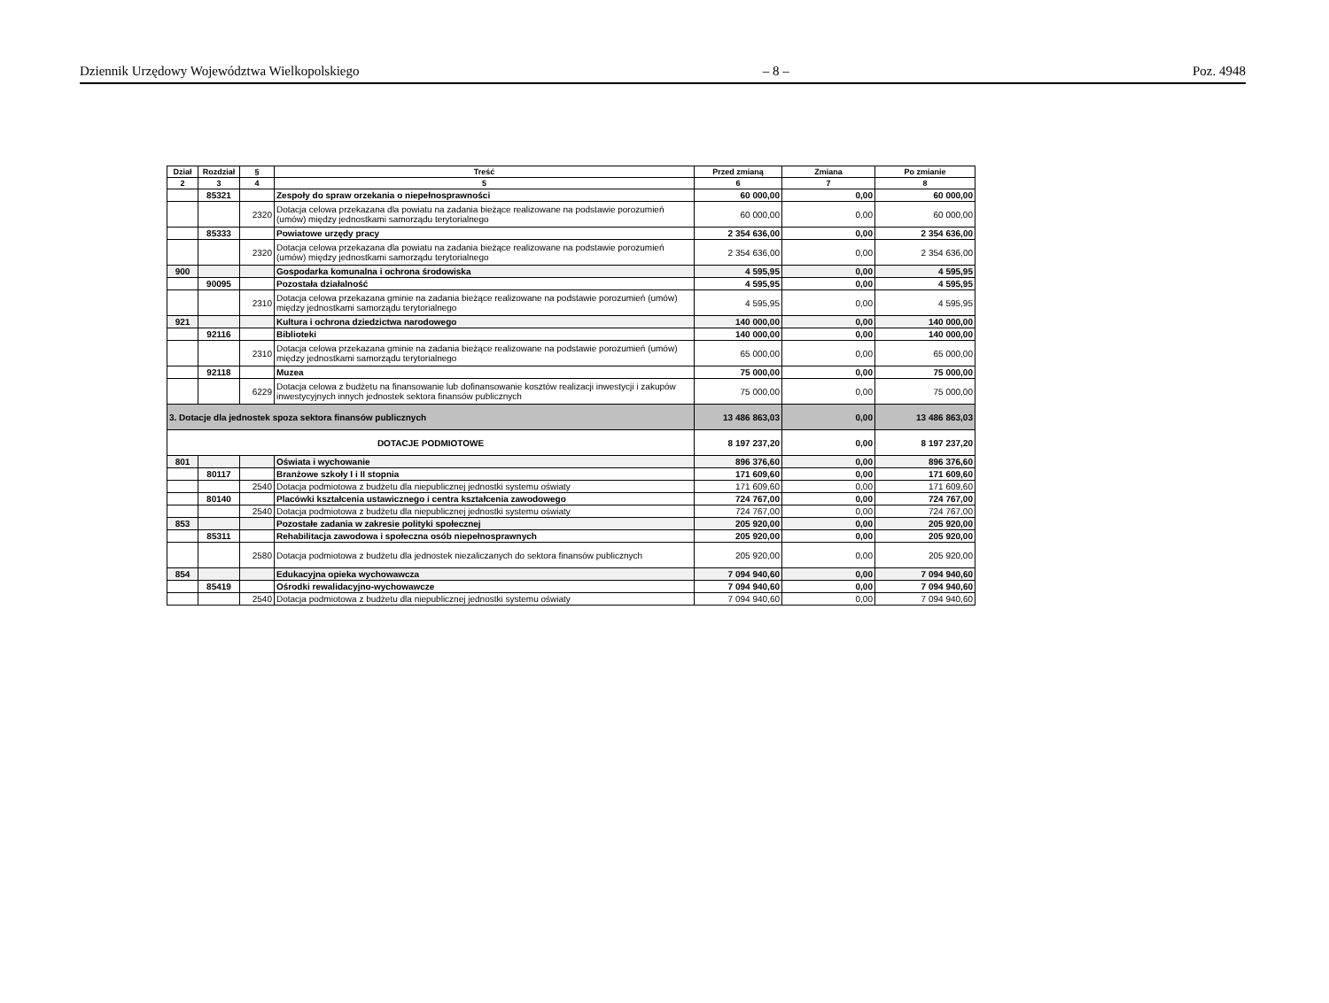Dziennik Urzędowy Województwa Wielkopolskiego – 8 – Poz. 4948
| Dział | Rozdział | § | Treść | Przed zmianą | Zmiana | Po zmianie |
| --- | --- | --- | --- | --- | --- | --- |
| 2 | 3 | 4 | 5 | 6 | 7 | 8 |
| | 85321 | | Zespoły do spraw orzekania o niepełnosprawności | 60 000,00 | 0,00 | 60 000,00 |
| | | 2320 | Dotacja celowa przekazana dla powiatu na zadania bieżące realizowane na podstawie porozumień (umów) między jednostkami samorządu terytorialnego | 60 000,00 | 0,00 | 60 000,00 |
| | 85333 | | Powiatowe urzędy pracy | 2 354 636,00 | 0,00 | 2 354 636,00 |
| | | 2320 | Dotacja celowa przekazana dla powiatu na zadania bieżące realizowane na podstawie porozumień (umów) między jednostkami samorządu terytorialnego | 2 354 636,00 | 0,00 | 2 354 636,00 |
| 900 | | | Gospodarka komunalna i ochrona środowiska | 4 595,95 | 0,00 | 4 595,95 |
| | 90095 | | Pozostała działalność | 4 595,95 | 0,00 | 4 595,95 |
| | | 2310 | Dotacja celowa przekazana gminie na zadania bieżące realizowane na podstawie porozumień (umów) między jednostkami samorządu terytorialnego | 4 595,95 | 0,00 | 4 595,95 |
| 921 | | | Kultura i ochrona dziedzictwa narodowego | 140 000,00 | 0,00 | 140 000,00 |
| | 92116 | | Biblioteki | 140 000,00 | 0,00 | 140 000,00 |
| | | 2310 | Dotacja celowa przekazana gminie na zadania bieżące realizowane na podstawie porozumień (umów) między jednostkami samorządu terytorialnego | 65 000,00 | 0,00 | 65 000,00 |
| | 92118 | | Muzea | 75 000,00 | 0,00 | 75 000,00 |
| | | 6229 | Dotacja celowa z budżetu na finansowanie lub dofinansowanie kosztów realizacji inwestycji i zakupów inwestycyjnych innych jednostek sektora finansów publicznych | 75 000,00 | 0,00 | 75 000,00 |
| 3. Dotacje dla jednostek spoza sektora finansów publicznych | | | | 13 486 863,03 | 0,00 | 13 486 863,03 |
| DOTACJE PODMIOTOWE | | | | 8 197 237,20 | 0,00 | 8 197 237,20 |
| 801 | | | Oświata i wychowanie | 896 376,60 | 0,00 | 896 376,60 |
| | 80117 | | Branżowe szkoły I i II stopnia | 171 609,60 | 0,00 | 171 609,60 |
| | | 2540 | Dotacja podmiotowa z budżetu dla niepublicznej jednostki systemu oświaty | 171 609,60 | 0,00 | 171 609,60 |
| | 80140 | | Placówki kształcenia ustawicznego i centra kształcenia zawodowego | 724 767,00 | 0,00 | 724 767,00 |
| | | 2540 | Dotacja podmiotowa z budżetu dla niepublicznej jednostki systemu oświaty | 724 767,00 | 0,00 | 724 767,00 |
| 853 | | | Pozostałe zadania w zakresie polityki społecznej | 205 920,00 | 0,00 | 205 920,00 |
| | 85311 | | Rehabilitacja zawodowa i społeczna osób niepełnosprawnych | 205 920,00 | 0,00 | 205 920,00 |
| | | 2580 | Dotacja podmiotowa z budżetu dla jednostek niezaliczanych do sektora finansów publicznych | 205 920,00 | 0,00 | 205 920,00 |
| 854 | | | Edukacyjna opieka wychowawcza | 7 094 940,60 | 0,00 | 7 094 940,60 |
| | 85419 | | Ośrodki rewalidacyjno-wychowawcze | 7 094 940,60 | 0,00 | 7 094 940,60 |
| | | 2540 | Dotacja podmiotowa z budżetu dla niepublicznej jednostki systemu oświaty | 7 094 940,60 | 0,00 | 7 094 940,60 |